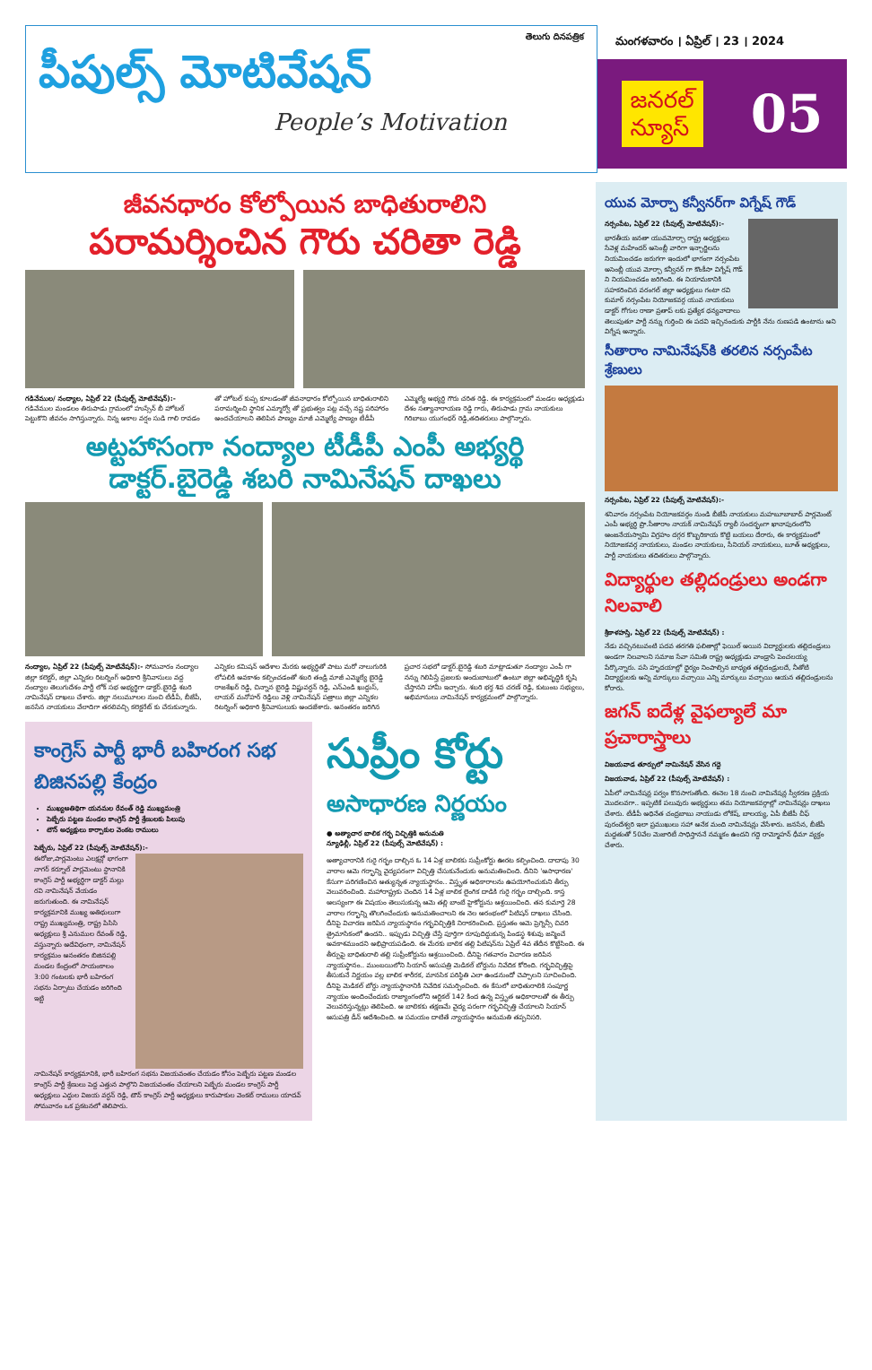తెలుగు దినపత్రిక
పీపుల్స్ మోటివేషన్
People’s Motivation
మంగళవారం । ఏప్రిల్ । 23 । 2024
జనరల్
న్యూస్
05
జీవనధారం కోల్పోయిన బాధితురాలిని
పరామర్శించిన గౌరు చరితా రెడ్డి
గడివేముల/ నంద్యాల, ఏప్రిల్ 22 (పీపుల్స్ మోటివేషన్):- గడివేముల మండలం తిరుపాడు గ్రామంలో హుస్సేన్ బీ హోటల్ పెట్టుకొని జీవనం సాగిస్తున్నారు. నిన్న అకాల వర్షం సుడి గాలి రావడం తో హోటల్ కుప్ప కూలడంతో జీవనాధారం కోల్పోయిన బాధితురాలిని పరామర్శించి స్థానిక ఎమ్మార్వో తో ప్రభుత్వం పట్ల వచ్చే నష్ట పరిహారం అందచేయాలని తెలిపిన పాణ్యం మాజీ ఎమ్మెల్యే పాణ్యం టీడీపీ ఎమ్మెల్యే అభ్యర్థి గౌరు చరిత రెడ్డి. ఈ కార్యక్రమంలో మండల అధ్యక్షుడు దేశం సత్యానారాయణ రెడ్డి గారు, తిరుపాడు గ్రామ నాయకులు గిరిబాబు యుగంధర్ రెడ్డి,తదితరులు పాల్గొన్నారు.
అట్టహాసంగా నంద్యాల టీడీపీ ఎంపీ అభ్యర్థి
డాక్టర్.బైరెడ్డి శబరి నామినేషన్ దాఖలు
నంద్యాల, ఏప్రిల్ 22 (పీపుల్స్ మోటివేషన్):- సోమవారం నంద్యాల జిల్లా కలెక్టర్, జిల్లా ఎన్నికల రిటర్నింగ్ అధికారి శ్రీనివాసులు వద్ద నంద్యాల తెలుగుదేశం పార్టీ లోక్ సభ అభ్యర్థిగా డాక్టర్.బైరెడ్డి శబరి నామినేషన్ దాఖలు చేశారు. జిల్లా నలుమూలల నుంచి టీడీపీ, బీజేపీ, జనసేన నాయకులు వేలాదిగా తరలివచ్చి కలెక్టరేట్ కు చేరుకున్నారు. ఎన్నికల కమిషన్ ఆదేశాల మేరకు అభ్యర్థితో పాటు మరో నాలుగురికి లోపలికి అవకాశం కల్పించడంతో శబరి తండ్రి మాజీ ఎమ్మెల్యే బైరెడ్డి రాజశేఖర్ రెడ్డి, చిన్నాన బైరెడ్డి విష్ణువర్ధన్ రెడ్డి, ఎన్ఎండి ఖుద్దుస్, లాయర్ మనోహర్ రెడ్డిలు వెళ్లి నామినేషన్ పత్రాలు జిల్లా ఎన్నికల రిటర్నింగ్ అధికారి శ్రీనివాసులుకు అందజేశారు. అనంతరం జరిగిన ప్రచార సభలో డాక్టర్.బైరెడ్డి శబరి మాట్లాడుతూ నంద్యాల ఎంపీ గా నన్ను గెలిపిస్తే ప్రజలకు అందుబాటులో ఉంటూ జిల్లా అభివృద్ధికి కృషి చేస్తానని హామీ ఇచ్చారు. శబరి భర్త శివ చరణ్ రెడ్డి, కుటుంబ సభ్యులు, అభిమానులు నామినేషన్ కార్యక్రమంలో పాల్గొన్నారు.
కాంగ్రెస్ పార్టీ భారీ బహిరంగ సభ బిజినపల్లి కేంద్రం
ముఖ్యఅతిథిగా యనమల రేవంత్ రెడ్డి ముఖ్యమంత్రి
పెబ్బేరు పట్టణ మండల కాంగ్రెస్ పార్టీ శ్రేణులకు పిలుపు
టౌన్ అధ్యక్షులు కార్పాకుల వెంకట రాములు
పెబ్బేరు, ఏప్రిల్ 22 (పీపుల్స్ మోటివేషన్):-
ఈరోజు,పార్లమెంటు ఎలక్షన్లో భాగంగా నాగర్ కర్నూల్ పార్లమెంటు స్థానానికి కాంగ్రెస్ పార్టీ అభ్యర్థిగా డాక్టర్ మల్లు రవి నామినేషన్ వేయడం జరుగుతుంది. ఈ నామినేషన్ కార్యక్రమానికి ముఖ్య అతిథులుగా రాష్ట్ర ముఖ్యమంత్రి, రాష్ట్ర పిసిసి అధ్యక్షులు శ్రీ ఎనుముల రేవంత్ రెడ్డి, వస్తున్నారు అదేవిధంగా, నామినేషన్ కార్యక్రమం అనంతరం బిజినపల్లి మండల కేంద్రంలో సాయంకాలం 3:00 గంటలకు భారీ బహిరంగ సభను ఏర్పాటు చేయడం జరిగింది ఇట్టి
నామినేషన్ కార్యక్రమానికి, భారీ బహిరంగ సభను విజయవంతం చేయడం కోసం పెబ్బేరు పట్టణ మండల కాంగ్రెస్ పార్టీ శ్రేణులు పెద్ద ఎత్తున పాల్గొని విజయవంతం చేయాలని పెబ్బేరు మండల కాంగ్రెస్ పార్టీ అధ్యక్షులు ఎద్దుల విజయ వర్ధన్ రెడ్డి, టౌన్ కాంగ్రెస్ పార్టీ అధ్యక్షులు కారుపాకుల వెంకట్ రాములు యాదవ్ సోమవారం ఒక ప్రకటనలో తెలిపారు.
సుప్రీం కోర్టు
అసాధారణ నిర్ణయం
● అత్యాచార బాలిక గర్భ విచ్ఛిత్తికి అనుమతి
న్యూఢిల్లీ, ఏప్రిల్ 22 (పీపుల్స్ మోటివేషన్) :
అత్యాచారానికి గురై గర్భం దాల్చిన ఓ 14 ఏళ్ల బాలికకు సుప్రీంకోర్టు ఊరట కల్పించింది. దాదాపు 30 వారాల ఆమె గర్భాన్ని వైద్యపరంగా విచ్ఛిత్తి చేసుకునేందుకు అనుమతించింది. దీనిని 'అసాధారణ' కేసుగా పరిగణించిన అత్యున్నత న్యాయస్థానం.. విస్తృత అధికారాలను ఉపయోగించుకుని తీర్పు వెలువరించింది. మహారాష్ట్రకు చెందిన 14 ఏళ్ల బాలిక లైంగిక దాడికి గురై గర్భం దాల్చింది. కాస్త ఆలస్యంగా ఈ విషయం తెలుసుకున్న ఆమె తల్లి బాంబే హైకోర్టును ఆశ్రయించింది. తన కుమార్తె 28 వారాల గర్భాన్ని తొలగించేందుకు అనుమతించాలని ఈ నెల ఆరంభంలో పిటిషన్ దాఖలు చేసింది. దీనిపై విచారణ జరిపిన న్యాయస్థానం గర్భవిచ్ఛిత్తికి నిరాకరించింది. ప్రస్తుతం ఆమె ప్రెగ్నెన్సీ చివరి త్రైమాసికంలో ఉందని.. ఇప్పుడు విచ్ఛిత్తి చేస్తే పూర్తిగా రూపుదిద్దుకున్న పిండస్థ శిశువు జన్మించే అవకాశముందని అభిప్రాయపడింది. ఈ మేరకు బాలిక తల్లి పిటిషన్‌ను ఏప్రిల్ 4వ తేదీన కొట్టేసింది. ఈ తీర్పుపై బాధితురాలి తల్లి సుప్రీంకోర్టును ఆశ్రయించింది. దీనిపై గతవారం విచారణ జరిపిన న్యాయస్థానం.. ముంబయిలోని సియాన్ ఆసుపత్రి మెడికల్ బోర్డును నివేదిక కోరింది. గర్భవిచ్ఛిత్తిపై తీసుకునే నిర్ణయం వల్ల బాలిక శారీరక, మానసిక పరిస్థితి ఎలా ఉండనుందో చెప్పాలని సూచించింది. దీనిపై మెడికల్ బోర్డు న్యాయస్థానానికి నివేదిక సమర్పించింది. ఈ కేసులో బాధితురాలికి సంపూర్ణ న్యాయం అందించేందుకు రాజ్యాంగంలోని ఆర్టికల్ 142 కింద ఉన్న విస్తృత అధికారాలతో ఈ తీర్పు వెలువరిస్తున్నట్లు తెలిపింది. ఆ బాలికకు తక్షణమే వైద్య పరంగా గర్భవిచ్ఛిత్తి చేయాలని సియాన్ ఆసుపత్రి డీన్ ఆదేశించింది. ఆ సమయం దాటితే న్యాయస్థానం అనుమతి తప్పనిసరి.
యువ మోర్చా కన్వీనర్‌గా విగ్నేష్ గౌడ్
నర్సంపేట, ఏప్రిల్ 22 (పీపుల్స్ మోటివేషన్):-
భారతీయ జనతా యువమోర్చా రాష్ట్ర అధ్యక్షులు సేవెళ్ల మహేందర్ అసెంబ్లీ వారిగా ఇన్చార్జిలను నియమించడం జరుగగా ఇందులో భాగంగా నర్సంపేట అసెంబ్లీ యువ మోర్చా కన్వీనర్ గా కొంకీసా విగ్నేష్ గౌడ్ ని నియమించడం జరిగింది. ఈ నియామకానికి సహకరించిన వరంగల్ జిల్లా అధ్యక్షులు గంటా రవి కుమార్ నర్సంపేట నియోజకవర్గ యువ నాయకులు డాక్టర్ గోగుల రాణా ప్రతాప్ లకు ప్రత్యేక ధన్యవాదాలు తెలుపుతూ పార్టీ నన్ను గుర్తించి ఈ పదవి ఇచ్చినందుకు పార్టీకి నేను రుణపడి ఉంటాను అని విగ్నేష అన్నారు.
సీతారాం నామినేషన్‌కి తరలిన నర్సంపేట శ్రేణులు
నర్సంపేట, ఏప్రిల్ 22 (పీపుల్స్ మోటివేషన్):-
శనివారం నర్సంపేట నియోజకవర్గం నుండి బీజేపీ నాయకులు మహబూబాబాద్ పార్లమెంట్ ఎంపీ అభ్యర్థి ప్రొ.సీతారాం నాయక్ నామినేషన్ ర్యాలీ సందర్భంగా ఖానాపురంలోని ఆంజనేయస్వామి విగ్రహం దగ్గర కొబ్బరికాయ కొట్టి బయలు దేరారు, ఈ కార్యక్రమంలో నియోజకవర్గ నాయకులు, మండల నాయకులు, సీనియర్ నాయకులు, బూత్ అధ్యక్షులు, పార్టీ నాయకులు తదితరులు పాల్గొన్నారు.
విద్యార్థుల తల్లిదండ్రులు అండగా నిలవాలి
శ్రీకాళహస్తి, ఏప్రిల్ 22 (పీపుల్స్ మోటివేషన్) :
నేడు వచ్చినటువంటి పదవ తరగతి ఫలితాల్లో ఫెయిల్ అయిన విద్యార్థులకు తల్లిదండ్రులు అండగా నిలవాలని సమాజ సేవా సమితి రాష్ట్ర అధ్యక్షుడు వాండ్రాసి పెంచలయ్య పేర్కొన్నారు. పసి హృదయాల్లో ధైర్యం నింపాల్సిన బాధ్యత తల్లిదండ్రులదే, నీతోటి విద్యార్థులకు అన్ని మార్కులు వచ్చాయి ఎన్ని మార్కులు వచ్చాయి ఆయన తల్లిదండ్రులను కోరారు.
జగన్ ఐదేళ్ల వైఫల్యాలే మా ప్రచారాస్త్రాలు
విజయవాడ తూర్పులో నామినేషన్ వేసిన గద్దె
విజయవాడ, ఏప్రిల్ 22 (పీపుల్స్ మోటివేషన్) :
ఏపీలో నామినేషన్ల పర్వం కొనసాగుతోంది. ఈనెల 18 నుంచి నామినేషన్ల స్వీకరణ ప్రక్రియ మొదలవగా.. ఇప్పటికే పలువురు అభ్యర్థులు తమ నియోజకవర్గాల్లో నామినేషన్లు దాఖలు చేశారు. టీడీపీ అధినేత చంద్రబాబు నాయుడు లోకేష్, బాలయ్య, ఏపీ బీజేపీ చీఫ్ పురందేశ్వరి ఇలా ప్రముఖులు సహా అనేక మంది నామినేషన్లు వేసేశారు. జనసేన, బీజేపీ మద్దతుతో 50వేల మెజారిటీ సాధిస్తాననే నమ్మకం ఉందని గద్దె రామ్మోహన్ ధీమా వ్యక్తం చేశారు.